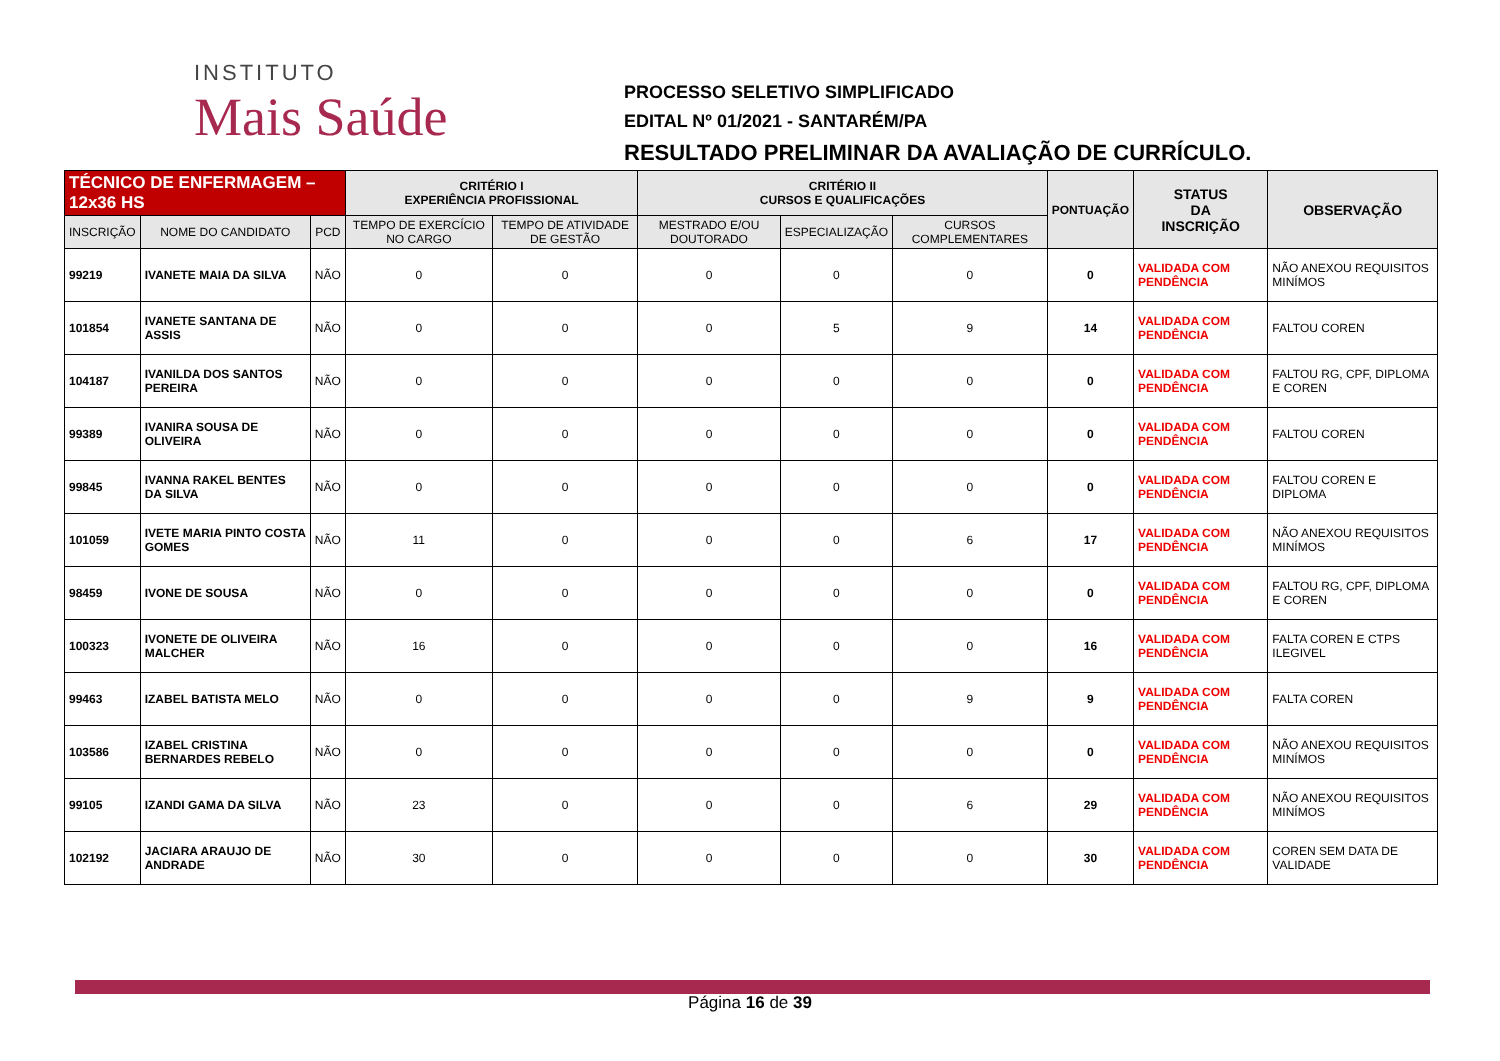INSTITUTO
Mais Saúde
PROCESSO SELETIVO SIMPLIFICADO
EDITAL Nº 01/2021 - SANTARÉM/PA
RESULTADO PRELIMINAR DA AVALIAÇÃO DE CURRÍCULO.
| TÉCNICO DE ENFERMAGEM – 12x36 HS | | | CRITÉRIO I EXPERIÊNCIA PROFISSIONAL | | CRITÉRIO II CURSOS E QUALIFICAÇÕES | | | PONTUAÇÃO | STATUS DA INSCRIÇÃO | OBSERVAÇÃO |
| --- | --- | --- | --- | --- | --- | --- | --- | --- | --- | --- |
| INSCRIÇÃO | NOME DO CANDIDATO | PCD | TEMPO DE EXERCÍCIO NO CARGO | TEMPO DE ATIVIDADE DE GESTÃO | MESTRADO E/OU DOUTORADO | ESPECIALIZAÇÃO | CURSOS COMPLEMENTARES | | | |
| 99219 | IVANETE MAIA DA SILVA | NÃO | 0 | 0 | 0 | 0 | 0 | 0 | VALIDADA COM PENDÊNCIA | NÃO ANEXOU REQUISITOS MINÍMOS |
| 101854 | IVANETE SANTANA DE ASSIS | NÃO | 0 | 0 | 0 | 5 | 9 | 14 | VALIDADA COM PENDÊNCIA | FALTOU COREN |
| 104187 | IVANILDA DOS SANTOS PEREIRA | NÃO | 0 | 0 | 0 | 0 | 0 | 0 | VALIDADA COM PENDÊNCIA | FALTOU RG, CPF, DIPLOMA E COREN |
| 99389 | IVANIRA SOUSA DE OLIVEIRA | NÃO | 0 | 0 | 0 | 0 | 0 | 0 | VALIDADA COM PENDÊNCIA | FALTOU COREN |
| 99845 | IVANNA RAKEL BENTES DA SILVA | NÃO | 0 | 0 | 0 | 0 | 0 | 0 | VALIDADA COM PENDÊNCIA | FALTOU COREN E DIPLOMA |
| 101059 | IVETE MARIA PINTO COSTA GOMES | NÃO | 11 | 0 | 0 | 0 | 6 | 17 | VALIDADA COM PENDÊNCIA | NÃO ANEXOU REQUISITOS MINÍMOS |
| 98459 | IVONE DE SOUSA | NÃO | 0 | 0 | 0 | 0 | 0 | 0 | VALIDADA COM PENDÊNCIA | FALTOU RG, CPF, DIPLOMA E COREN |
| 100323 | IVONETE DE OLIVEIRA MALCHER | NÃO | 16 | 0 | 0 | 0 | 0 | 16 | VALIDADA COM PENDÊNCIA | FALTA COREN E CTPS ILEGIVEL |
| 99463 | IZABEL BATISTA MELO | NÃO | 0 | 0 | 0 | 0 | 9 | 9 | VALIDADA COM PENDÊNCIA | FALTA COREN |
| 103586 | IZABEL CRISTINA BERNARDES REBELO | NÃO | 0 | 0 | 0 | 0 | 0 | 0 | VALIDADA COM PENDÊNCIA | NÃO ANEXOU REQUISITOS MINÍMOS |
| 99105 | IZANDI GAMA DA SILVA | NÃO | 23 | 0 | 0 | 0 | 6 | 29 | VALIDADA COM PENDÊNCIA | NÃO ANEXOU REQUISITOS MINÍMOS |
| 102192 | JACIARA ARAUJO DE ANDRADE | NÃO | 30 | 0 | 0 | 0 | 0 | 30 | VALIDADA COM PENDÊNCIA | COREN SEM DATA DE VALIDADE |
Página 16 de 39